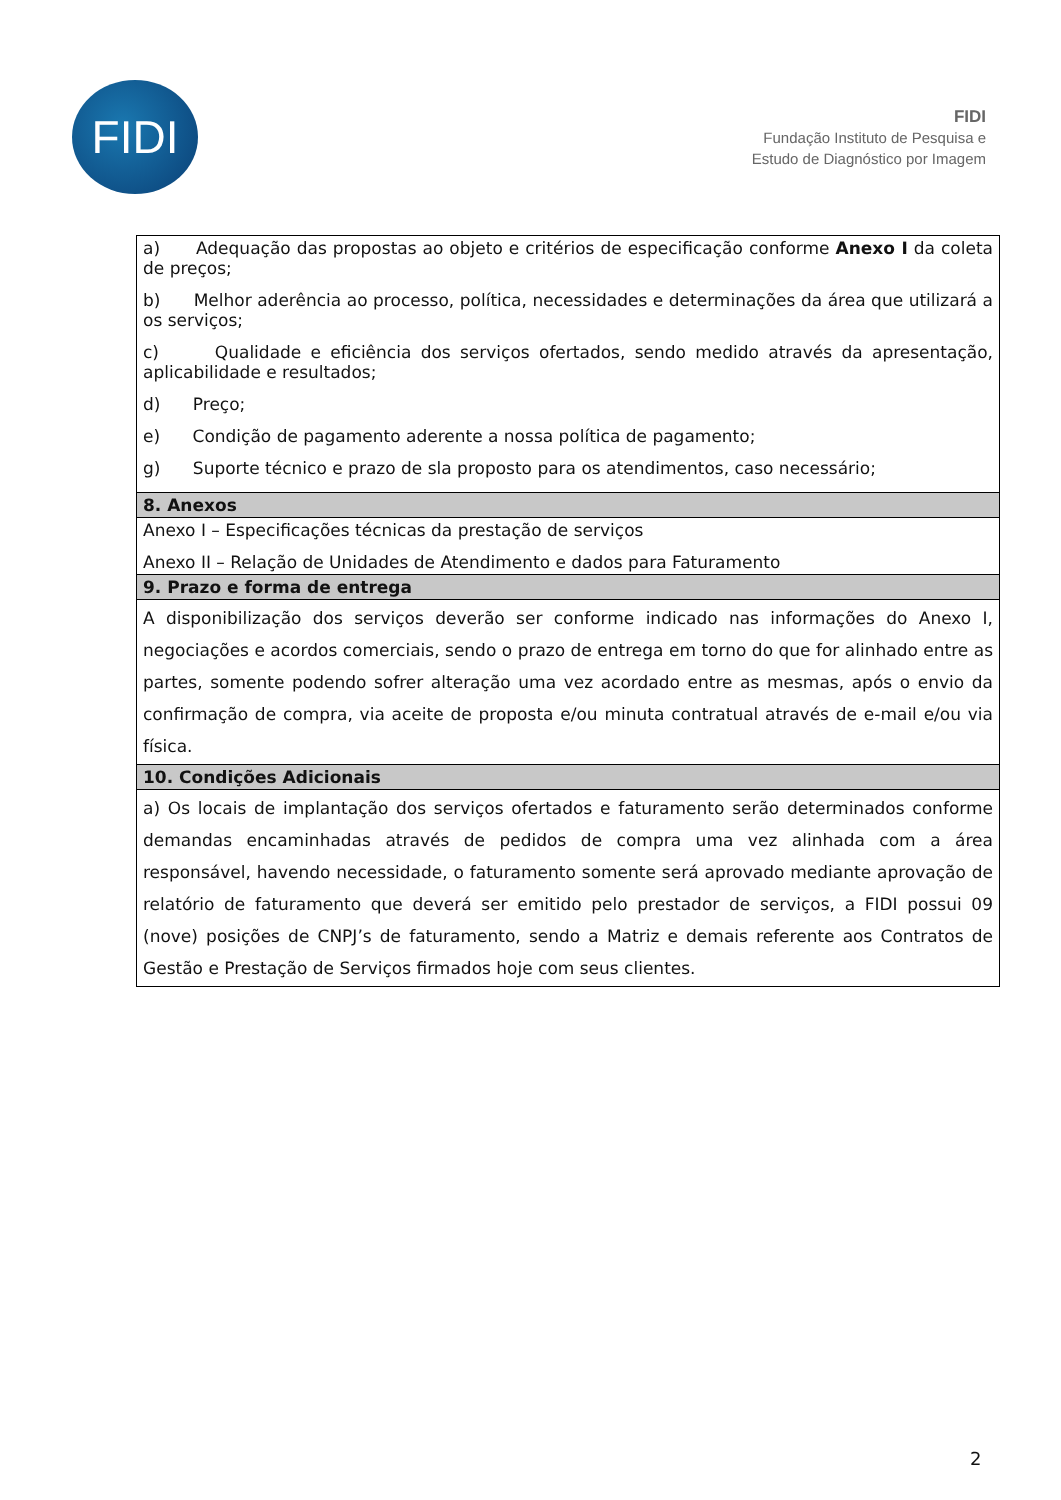FIDI
FIDI
Fundação Instituto de Pesquisa e
Estudo de Diagnóstico por Imagem
| a) Adequação das propostas ao objeto e critérios de especificação conforme Anexo I da coleta de preços; b) Melhor aderência ao processo, política, necessidades e determinações da área que utilizará a os serviços; c) Qualidade e eficiência dos serviços ofertados, sendo medido através da apresentação, aplicabilidade e resultados; d) Preço; e) Condição de pagamento aderente a nossa política de pagamento; g) Suporte técnico e prazo de sla proposto para os atendimentos, caso necessário; |
| 8. Anexos |
| Anexo I – Especificações técnicas da prestação de serviços Anexo II – Relação de Unidades de Atendimento e dados para Faturamento |
| 9. Prazo e forma de entrega |
| A disponibilização dos serviços deverão ser conforme indicado nas informações do Anexo I, negociações e acordos comerciais, sendo o prazo de entrega em torno do que for alinhado entre as partes, somente podendo sofrer alteração uma vez acordado entre as mesmas, após o envio da confirmação de compra, via aceite de proposta e/ou minuta contratual através de e-mail e/ou via física. |
| 10. Condições Adicionais |
| a) Os locais de implantação dos serviços ofertados e faturamento serão determinados conforme demandas encaminhadas através de pedidos de compra uma vez alinhada com a área responsável, havendo necessidade, o faturamento somente será aprovado mediante aprovação de relatório de faturamento que deverá ser emitido pelo prestador de serviços, a FIDI possui 09 (nove) posições de CNPJ’s de faturamento, sendo a Matriz e demais referente aos Contratos de Gestão e Prestação de Serviços firmados hoje com seus clientes. |
2